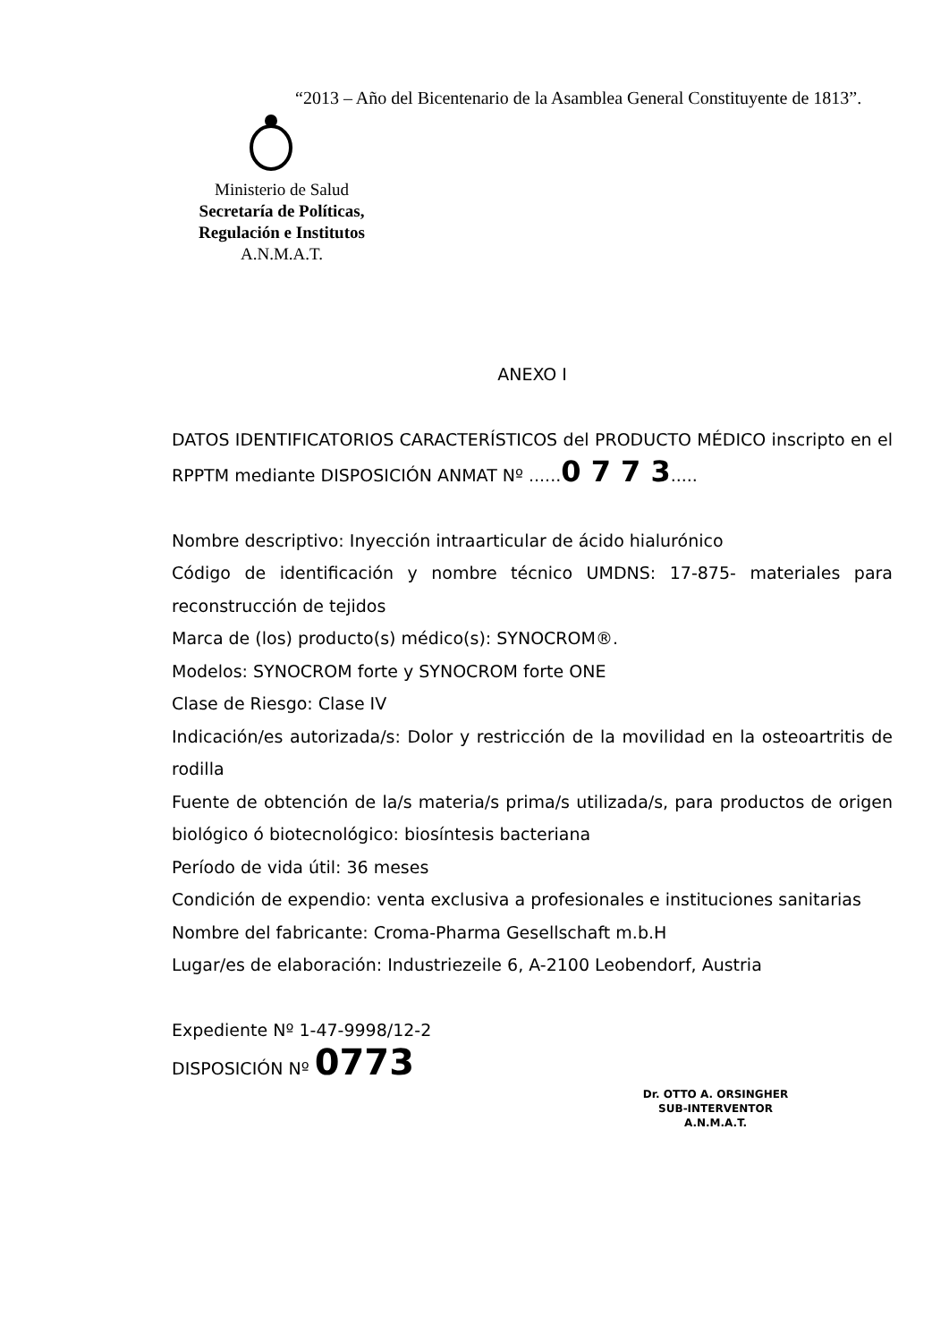“2013 – Año del Bicentenario de la Asamblea General Constituyente de 1813”.
Ministerio de Salud
Secretaría de Políticas,
Regulación e Institutos
A.N.M.A.T.
ANEXO I
DATOS IDENTIFICATORIOS CARACTERÍSTICOS del PRODUCTO MÉDICO inscripto en el RPPTM mediante DISPOSICIÓN ANMAT Nº ......0 7 7 3.....
Nombre descriptivo: Inyección intraarticular de ácido hialurónico
Código de identificación y nombre técnico UMDNS: 17-875- materiales para reconstrucción de tejidos
Marca de (los) producto(s) médico(s): SYNOCROM®.
Modelos: SYNOCROM forte y SYNOCROM forte ONE
Clase de Riesgo: Clase IV
Indicación/es autorizada/s: Dolor y restricción de la movilidad en la osteoartritis de rodilla
Fuente de obtención de la/s materia/s prima/s utilizada/s, para productos de origen biológico ó biotecnológico: biosíntesis bacteriana
Período de vida útil: 36 meses
Condición de expendio: venta exclusiva a profesionales e instituciones sanitarias
Nombre del fabricante: Croma-Pharma Gesellschaft m.b.H
Lugar/es de elaboración: Industriezeile 6, A-2100 Leobendorf, Austria
Expediente Nº 1-47-9998/12-2
DISPOSICIÓN Nº 0773
Dr. OTTO A. ORSINGHER
SUB-INTERVENTOR
A.N.M.A.T.